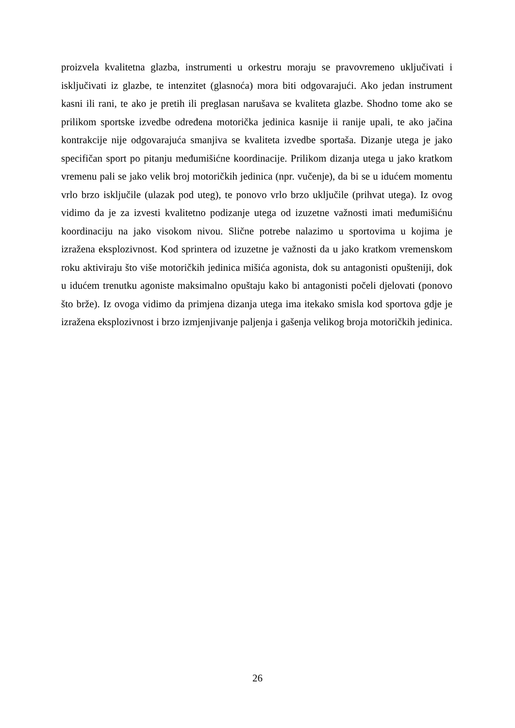proizvela kvalitetna glazba, instrumenti u orkestru moraju se pravovremeno uključivati i isključivati iz glazbe, te intenzitet (glasnoća) mora biti odgovarajući. Ako jedan instrument kasni ili rani, te ako je pretih ili preglasan narušava se kvaliteta glazbe. Shodno tome ako se prilikom sportske izvedbe određena motorička jedinica kasnije ii ranije upali, te ako jačina kontrakcije nije odgovarajuća smanjiva se kvaliteta izvedbe sportaša. Dizanje utega je jako specifičan sport po pitanju međumišićne koordinacije. Prilikom dizanja utega u jako kratkom vremenu pali se jako velik broj motoričkih jedinica (npr. vučenje), da bi se u idućem momentu vrlo brzo isključile (ulazak pod uteg), te ponovo vrlo brzo uključile (prihvat utega). Iz ovog vidimo da je za izvesti kvalitetno podizanje utega od izuzetne važnosti imati međumišićnu koordinaciju na jako visokom nivou. Slične potrebe nalazimo u sportovima u kojima je izražena eksplozivnost. Kod sprintera od izuzetne je važnosti da u jako kratkom vremenskom roku aktiviraju što više motoričkih jedinica mišića agonista, dok su antagonisti opušteniji, dok u idućem trenutku agoniste maksimalno opuštaju kako bi antagonisti počeli djelovati (ponovo što brže). Iz ovoga vidimo da primjena dizanja utega ima itekako smisla kod sportova gdje je izražena eksplozivnost i brzo izmjenjivanje paljenja i gašenja velikog broja motoričkih jedinica.
26